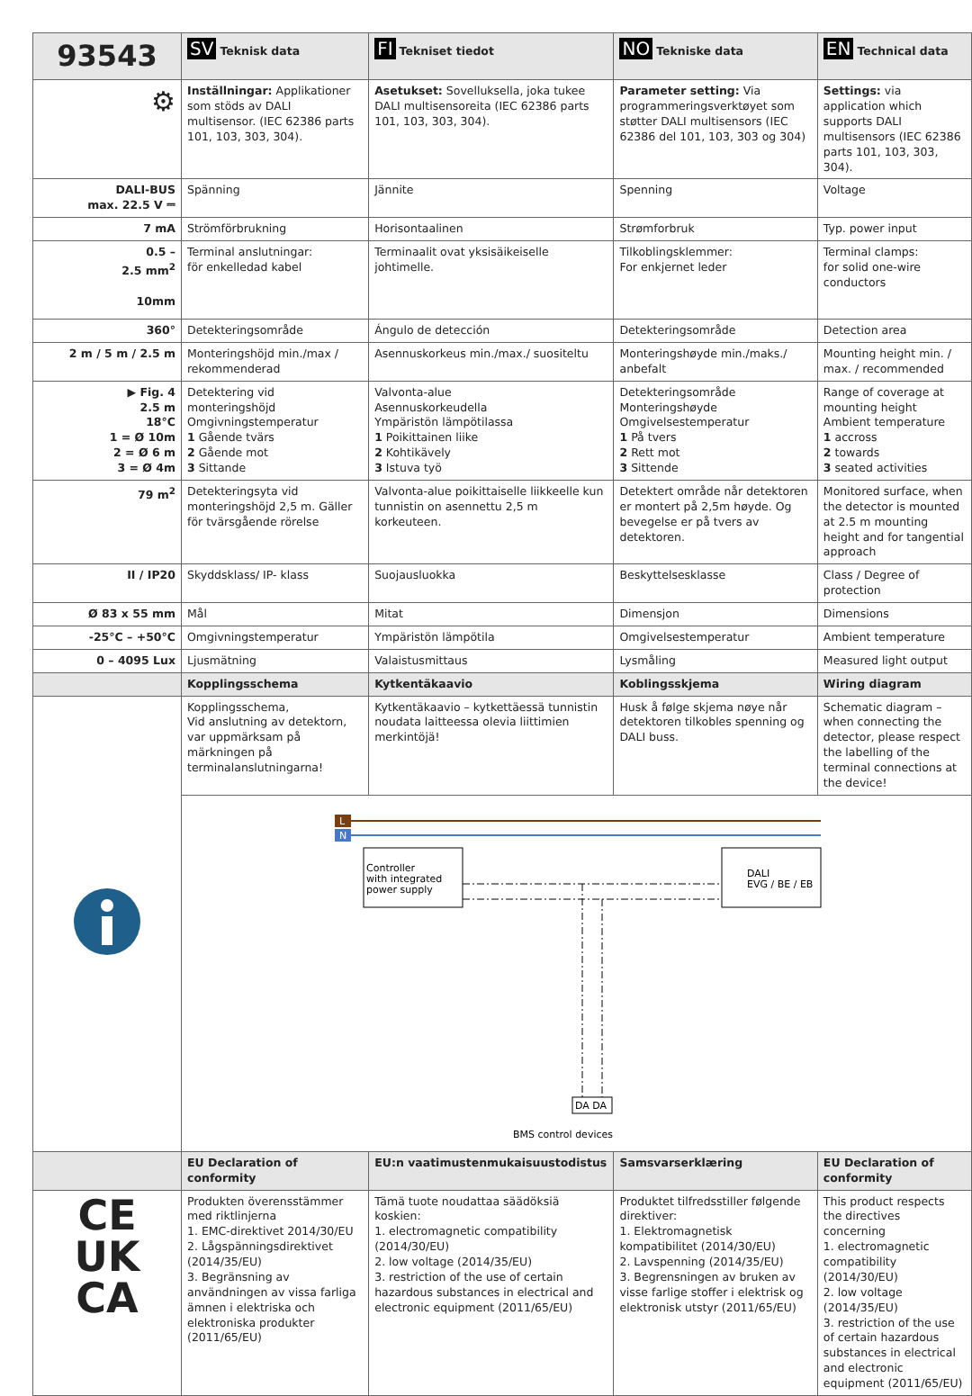| 93543 | SV Teknisk data | FI Tekniset tiedot | NO Tekniske data | EN Technical data |
| --- | --- | --- | --- | --- |
| ⚙ | Inställningar: Applikationer som stöds av DALI multisensor. (IEC 62386 parts 101, 103, 303, 304). | Asetukset: Sovelluksella, joka tukee DALI multisensoreita (IEC 62386 parts 101, 103, 303, 304). | Parameter setting: Via programmeringsverktøyet som støtter DALI multisensors (IEC 62386 del 101, 103, 303 og 304) | Settings: via application which supports DALI multisensors (IEC 62386 parts 101, 103, 303, 304). |
| DALI-BUS max. 22.5 V ⎓ | Spänning | Jännite | Spenning | Voltage |
| 7 mA | Strömförbrukning | Horisontaalinen | Strømforbruk | Typ. power input |
| 0.5 – 2.5 mm<sup>2</sup> 10mm | Terminal anslutningar: för enkelledad kabel | Terminaalit ovat yksisäikeiselle johtimelle. | Tilkoblingsklemmer: For enkjernet leder | Terminal clamps: for solid one-wire conductors |
| 360° | Detekteringsområde | Ángulo de detección | Detekteringsområde | Detection area |
| 2 m / 5 m / 2.5 m | Monteringshöjd min./max / rekommenderad | Asennuskorkeus min./max./ suositeltu | Monteringshøyde min./maks./ anbefalt | Mounting height min. / max. / recommended |
| ▶ Fig. 4 2.5 m 18°C 1 = Ø 10m 2 = Ø 6 m 3 = Ø 4m | Detektering vid monteringshöjd Omgivningstemperatur 1 Gående tvärs 2 Gående mot 3 Sittande | Valvonta-alue Asennuskorkeudella Ympäristön lämpötilassa 1 Poikittainen liike 2 Kohtikävely 3 Istuva työ | Detekteringsområde Monteringshøyde Omgivelsestemperatur 1 På tvers 2 Rett mot 3 Sittende | Range of coverage at mounting height Ambient temperature 1 accross 2 towards 3 seated activities |
| 79 m<sup>2</sup> | Detekteringsyta vid monteringshöjd 2,5 m. Gäller för tvärsgående rörelse | Valvonta-alue poikittaiselle liikkeelle kun tunnistin on asennettu 2,5 m korkeuteen. | Detektert område når detektoren er montert på 2,5m høyde. Og bevegelse er på tvers av detektoren. | Monitored surface, when the detector is mounted at 2.5 m mounting height and for tangential approach |
| II / IP20 | Skyddsklass/ IP- klass | Suojausluokka | Beskyttelsesklasse | Class / Degree of protection |
| Ø 83 x 55 mm | Mål | Mitat | Dimensjon | Dimensions |
| -25°C – +50°C | Omgivningstemperatur | Ympäristön lämpötila | Omgivelsestemperatur | Ambient temperature |
| 0 – 4095 Lux | Ljusmätning | Valaistusmittaus | Lysmåling | Measured light output |
| | Kopplingsschema | Kytkentäkaavio | Koblingsskjema | Wiring diagram |
| | Kopplingsschema, Vid anslutning av detektorn, var uppmärksam på märkningen på terminalanslutningarna! | Kytkentäkaavio – kytkettäessä tunnistin noudata laitteessa olevia liittimien merkintöjä! | Husk å følge skjema nøye når detektoren tilkobles spenning og DALI buss. | Schematic diagram – when connecting the detector, please respect the labelling of the terminal connections at the device! |
| | L N Controller with integrated power supply DALI EVG / BE / EB DA DA BMS control devices | | | |
| | EU Declaration of conformity | EU:n vaatimustenmukaisuustodistus | Samsvarserklæring | EU Declaration of conformity |
| CE UK CA | Produkten överensstämmer med riktlinjerna 1. EMC-direktivet 2014/30/EU 2. Lågspänningsdirektivet (2014/35/EU) 3. Begränsning av användningen av vissa farliga ämnen i elektriska och elektroniska produkter (2011/65/EU) | Tämä tuote noudattaa säädöksiä koskien: 1. electromagnetic compatibility (2014/30/EU) 2. low voltage (2014/35/EU) 3. restriction of the use of certain hazardous substances in electrical and electronic equipment (2011/65/EU) | Produktet tilfredsstiller følgende direktiver: 1. Elektromagnetisk kompatibilitet (2014/30/EU) 2. Lavspenning (2014/35/EU) 3. Begrensningen av bruken av visse farlige stoffer i elektrisk og elektronisk utstyr (2011/65/EU) | This product respects the directives concerning 1. electromagnetic compatibility (2014/30/EU) 2. low voltage (2014/35/EU) 3. restriction of the use of certain hazardous substances in electrical and electronic equipment (2011/65/EU) |